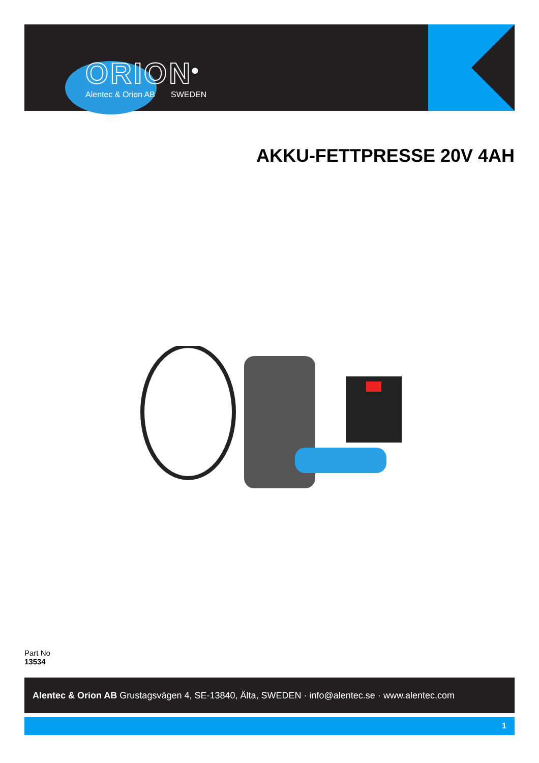ORION<sup>®</sup>
Alentec & Orion AB SWEDEN
AKKU-FETTPRESSE 20V 4AH
Part No
13534
Alentec & Orion AB Grustagsvägen 4, SE-13840, Älta, SWEDEN · info@alentec.se · www.alentec.com
1